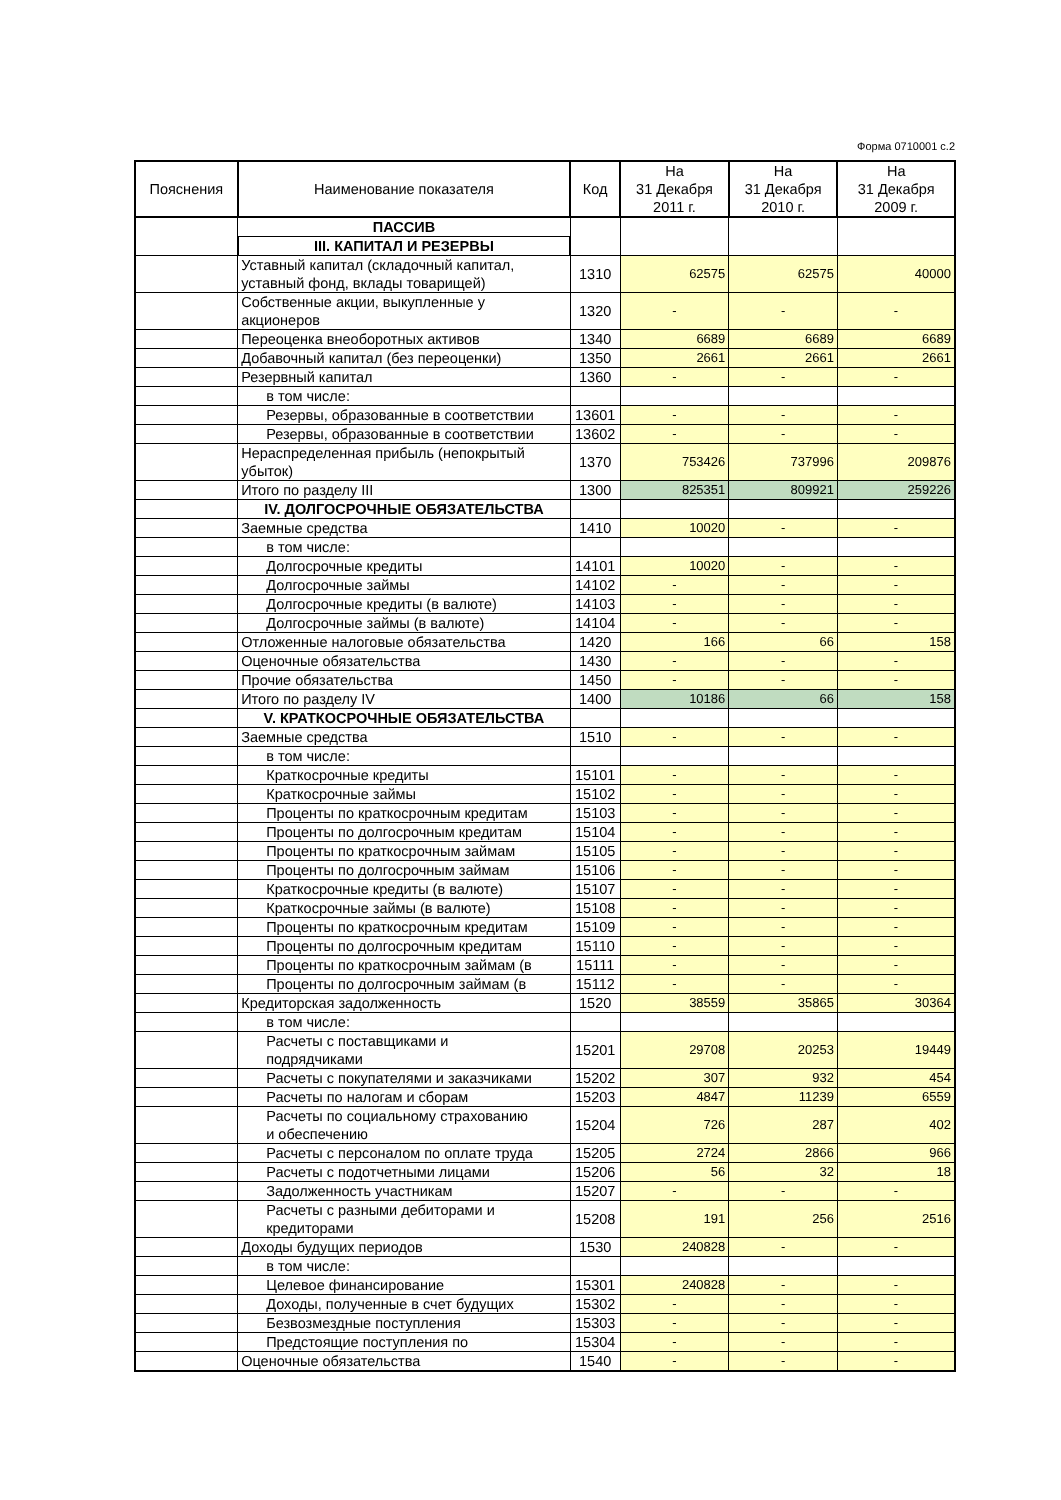Форма 0710001 с.2
| Пояснения | Наименование показателя | Код | На 31 Декабря 2011 г. | На 31 Декабря 2010 г. | На 31 Декабря 2009 г. |
| --- | --- | --- | --- | --- | --- |
| | ПАССИВ | | | | |
| | III. КАПИТАЛ И РЕЗЕРВЫ | | | | |
| | Уставный капитал (складочный капитал, уставный фонд, вклады товарищей) | 1310 | 62575 | 62575 | 40000 |
| | Собственные акции, выкупленные у акционеров | 1320 | - | - | - |
| | Переоценка внеоборотных активов | 1340 | 6689 | 6689 | 6689 |
| | Добавочный капитал (без переоценки) | 1350 | 2661 | 2661 | 2661 |
| | Резервный капитал | 1360 | - | - | - |
| | в том числе: | | | | |
| | Резервы, образованные в соответствии | 13601 | - | - | - |
| | Резервы, образованные в соответствии | 13602 | - | - | - |
| | Нераспределенная прибыль (непокрытый убыток) | 1370 | 753426 | 737996 | 209876 |
| | Итого по разделу III | 1300 | 825351 | 809921 | 259226 |
| | IV. ДОЛГОСРОЧНЫЕ ОБЯЗАТЕЛЬСТВА | | | | |
| | Заемные средства | 1410 | 10020 | - | - |
| | в том числе: | | | | |
| | Долгосрочные кредиты | 14101 | 10020 | - | - |
| | Долгосрочные займы | 14102 | - | - | - |
| | Долгосрочные кредиты (в валюте) | 14103 | - | - | - |
| | Долгосрочные займы (в валюте) | 14104 | - | - | - |
| | Отложенные налоговые обязательства | 1420 | 166 | 66 | 158 |
| | Оценочные обязательства | 1430 | - | - | - |
| | Прочие обязательства | 1450 | - | - | - |
| | Итого по разделу IV | 1400 | 10186 | 66 | 158 |
| | V. КРАТКОСРОЧНЫЕ ОБЯЗАТЕЛЬСТВА | | | | |
| | Заемные средства | 1510 | - | - | - |
| | в том числе: | | | | |
| | Краткосрочные кредиты | 15101 | - | - | - |
| | Краткосрочные займы | 15102 | - | - | - |
| | Проценты по краткосрочным кредитам | 15103 | - | - | - |
| | Проценты по долгосрочным кредитам | 15104 | - | - | - |
| | Проценты по краткосрочным займам | 15105 | - | - | - |
| | Проценты по долгосрочным займам | 15106 | - | - | - |
| | Краткосрочные кредиты (в валюте) | 15107 | - | - | - |
| | Краткосрочные займы (в валюте) | 15108 | - | - | - |
| | Проценты по краткосрочным кредитам | 15109 | - | - | - |
| | Проценты по долгосрочным кредитам | 15110 | - | - | - |
| | Проценты по краткосрочным займам (в | 15111 | - | - | - |
| | Проценты по долгосрочным займам (в | 15112 | - | - | - |
| | Кредиторская задолженность | 1520 | 38559 | 35865 | 30364 |
| | в том числе: | | | | |
| | Расчеты с поставщиками и подрядчиками | 15201 | 29708 | 20253 | 19449 |
| | Расчеты с покупателями и заказчиками | 15202 | 307 | 932 | 454 |
| | Расчеты по налогам и сборам | 15203 | 4847 | 11239 | 6559 |
| | Расчеты по социальному страхованию и обеспечению | 15204 | 726 | 287 | 402 |
| | Расчеты с персоналом по оплате труда | 15205 | 2724 | 2866 | 966 |
| | Расчеты с подотчетными лицами | 15206 | 56 | 32 | 18 |
| | Задолженность участникам | 15207 | - | - | - |
| | Расчеты с разными дебиторами и кредиторами | 15208 | 191 | 256 | 2516 |
| | Доходы будущих периодов | 1530 | 240828 | - | - |
| | в том числе: | | | | |
| | Целевое финансирование | 15301 | 240828 | - | - |
| | Доходы, полученные в счет будущих | 15302 | - | - | - |
| | Безвозмездные поступления | 15303 | - | - | - |
| | Предстоящие поступления по | 15304 | - | - | - |
| | Оценочные обязательства | 1540 | - | - | - |